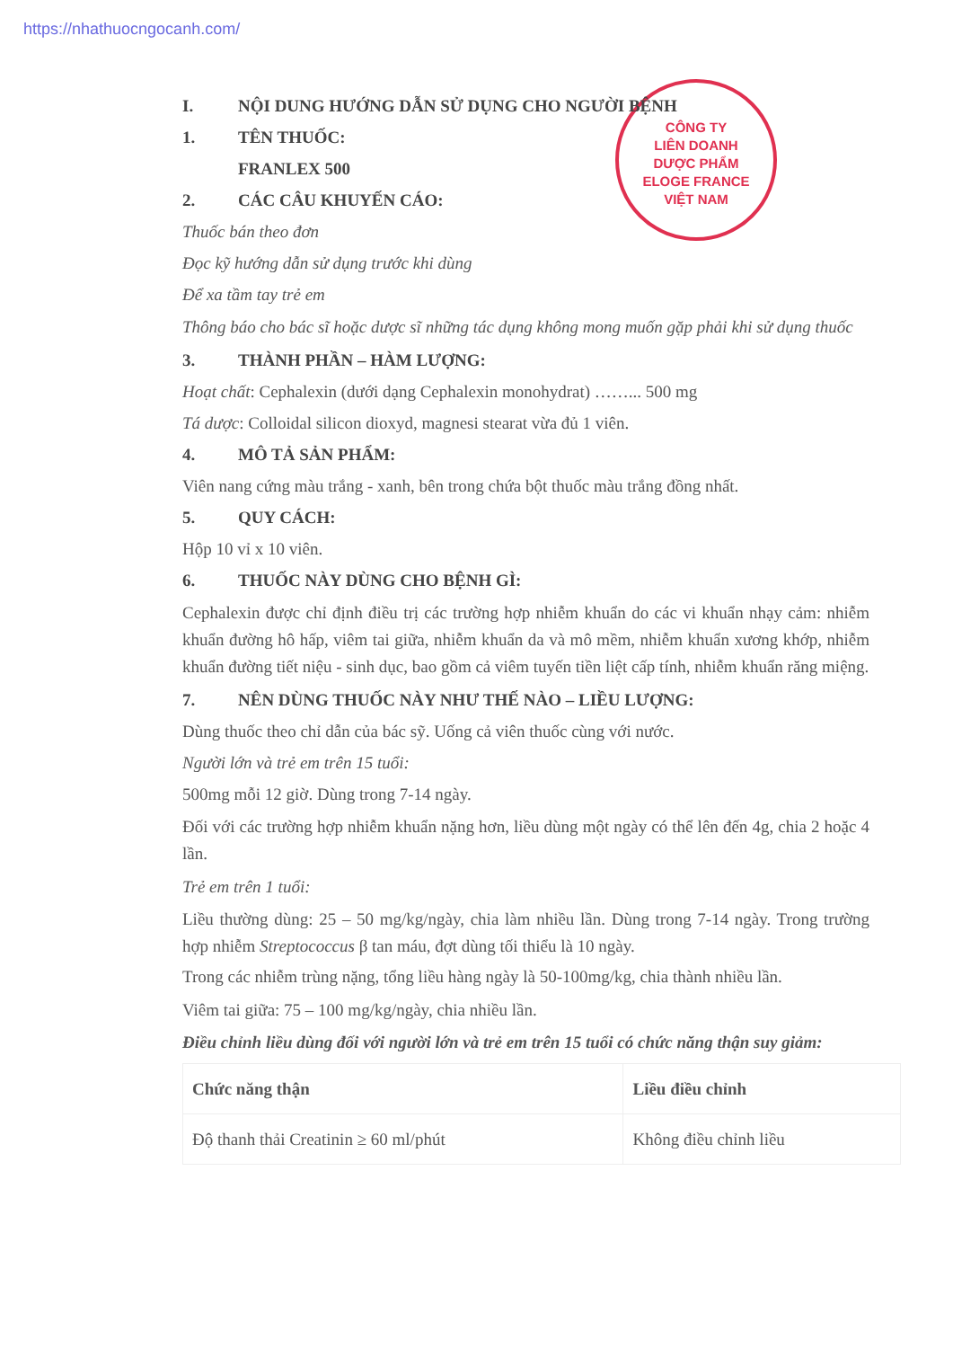https://nhathuocngocanh.com/
CÔNG TY
LIÊN DOANH
DƯỢC PHẨM
ELOGE FRANCE
VIỆT NAM
I. NỘI DUNG HƯỚNG DẪN SỬ DỤNG CHO NGƯỜI BỆNH
1. TÊN THUỐC:
FRANLEX 500
2. CÁC CÂU KHUYẾN CÁO:
Thuốc bán theo đơn
Đọc kỹ hướng dẫn sử dụng trước khi dùng
Để xa tầm tay trẻ em
Thông báo cho bác sĩ hoặc dược sĩ những tác dụng không mong muốn gặp phải khi sử dụng thuốc
3. THÀNH PHẦN – HÀM LƯỢNG:
Hoạt chất: Cephalexin (dưới dạng Cephalexin monohydrat) ……... 500 mg
Tá dược: Colloidal silicon dioxyd, magnesi stearat vừa đủ 1 viên.
4. MÔ TẢ SẢN PHẨM:
Viên nang cứng màu trắng - xanh, bên trong chứa bột thuốc màu trắng đồng nhất.
5. QUY CÁCH:
Hộp 10 vỉ x 10 viên.
6. THUỐC NÀY DÙNG CHO BỆNH GÌ:
Cephalexin được chỉ định điều trị các trường hợp nhiễm khuẩn do các vi khuẩn nhạy cảm: nhiễm khuẩn đường hô hấp, viêm tai giữa, nhiễm khuẩn da và mô mềm, nhiễm khuẩn xương khớp, nhiễm khuẩn đường tiết niệu - sinh dục, bao gồm cả viêm tuyến tiền liệt cấp tính, nhiễm khuẩn răng miệng.
7. NÊN DÙNG THUỐC NÀY NHƯ THẾ NÀO – LIỀU LƯỢNG:
Dùng thuốc theo chỉ dẫn của bác sỹ. Uống cả viên thuốc cùng với nước.
Người lớn và trẻ em trên 15 tuổi:
500mg mỗi 12 giờ. Dùng trong 7-14 ngày.
Đối với các trường hợp nhiễm khuẩn nặng hơn, liều dùng một ngày có thể lên đến 4g, chia 2 hoặc 4 lần.
Trẻ em trên 1 tuổi:
Liều thường dùng: 25 – 50 mg/kg/ngày, chia làm nhiều lần. Dùng trong 7-14 ngày. Trong trường hợp nhiễm Streptococcus β tan máu, đợt dùng tối thiểu là 10 ngày.
Trong các nhiễm trùng nặng, tổng liều hàng ngày là 50-100mg/kg, chia thành nhiều lần.
Viêm tai giữa: 75 – 100 mg/kg/ngày, chia nhiều lần.
Điều chỉnh liều dùng đối với người lớn và trẻ em trên 15 tuổi có chức năng thận suy giảm:
| Chức năng thận | Liều điều chỉnh |
| --- | --- |
| Độ thanh thải Creatinin ≥ 60 ml/phút | Không điều chỉnh liều |